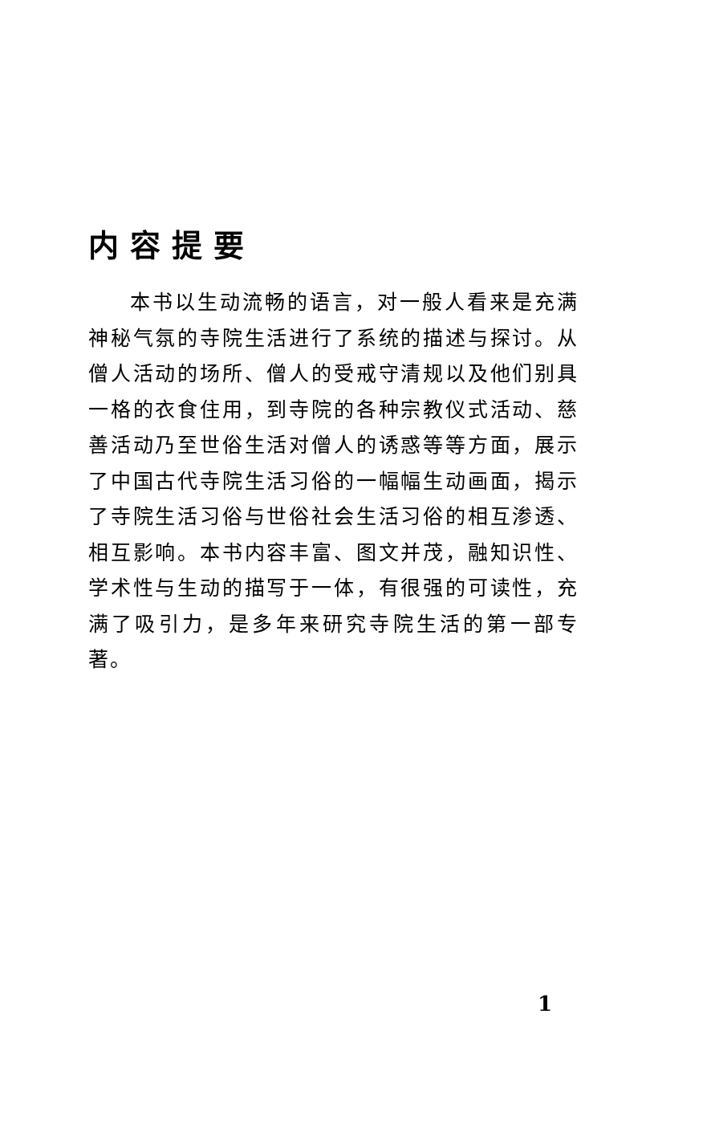内容提要
本书以生动流畅的语言，对一般人看来是充满神秘气氛的寺院生活进行了系统的描述与探讨。从僧人活动的场所、僧人的受戒守清规以及他们别具一格的衣食住用，到寺院的各种宗教仪式活动、慈善活动乃至世俗生活对僧人的诱惑等等方面，展示了中国古代寺院生活习俗的一幅幅生动画面，揭示了寺院生活习俗与世俗社会生活习俗的相互渗透、相互影响。本书内容丰富、图文并茂，融知识性、学术性与生动的描写于一体，有很强的可读性，充满了吸引力，是多年来研究寺院生活的第一部专著。
1